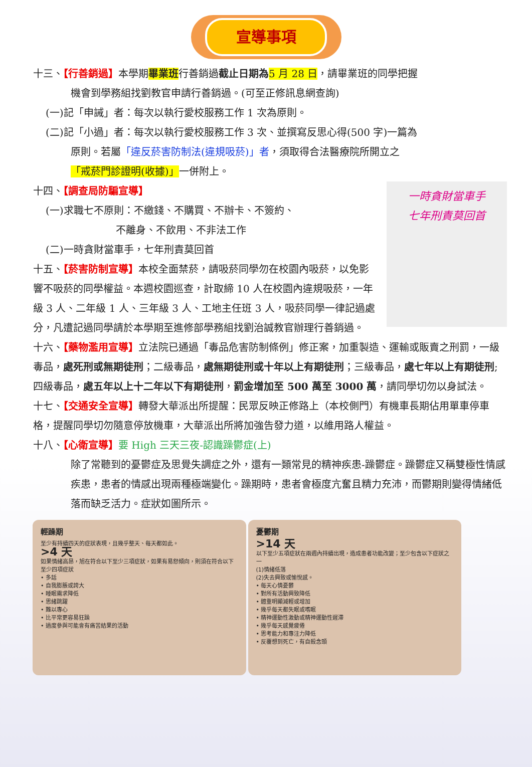宣導事項
十三、【行善銷過】本學期畢業班行善銷過截止日期為 5 月 28 日，請畢業班的同學把握
機會到學務組找劉教官申請行善銷過。(可至正修訊息網查詢)
(一)記「申誡」者：每次以執行愛校服務工作 1 次為原則。
(二)記「小過」者：每次以執行愛校服務工作 3 次、並撰寫反思心得(500 字)一篇為
原則。若屬「違反菸害防制法(違規吸菸)」者，須取得合法醫療院所開立之「戒菸門診證明(收據)」一併附上。
一時貪財當車手
七年刑責莫回首
十四、【調查局防騙宣導】
(一)求職七不原則：不繳錢、不購買、不辦卡、不簽約、
       不離身、不飲用、不非法工作
(二)一時貪財當車手，七年刑責莫回首
十五、【菸害防制宣導】本校全面禁菸，請吸菸同學勿在校園內吸菸，以免影響不吸菸的同學權益。本週校園巡查，計取締 10 人在校園內違規吸菸，一年級 3 人、二年級 1 人、三年級 3 人、工地主任班 3 人，吸菸同學一律記過處分，凡遭記過同學請於本學期至進修部學務組找劉治誠教官辦理行善銷過。
十六、【藥物濫用宣導】立法院已通過「毒品危害防制條例」修正案，加重製造、運輸或販賣之刑罰，一級毒品，處死刑或無期徒刑；二級毒品，處無期徒刑或十年以上有期徒刑；三級毒品，處七年以上有期徒刑;四級毒品，處五年以上十二年以下有期徒刑，罰金增加至 500 萬至 3000 萬，請同學切勿以身試法。
十七、【交通安全宣導】轉發大華派出所提醒：民眾反映正修路上（本校側門）有機車長期佔用單車停車格，提醒同學切勿隨意停放機車，大華派出所將加強告發力道，以維用路人權益。
十八、【心衛宣導】要 High 三天三夜-認識躁鬱症(上)
除了常聽到的憂鬱症及思覺失調症之外，還有一類常見的精神疾患-躁鬱症。躁鬱症又稱雙極性情感疾患，患者的情感出現兩種極端變化。躁期時，患者會極度亢奮且精力充沛，而鬱期則變得情緒低落而缺乏活力。症狀如圖所示。
輕躁期
至少有持續四天的症狀表現，且幾乎整天、每天都如此。
>4 天
如果情緒高昂，旭在符合以下至少三項症狀，如果有易怒傾向，則須在符合以下至少四項症狀
• 多話
• 自我膨脹或誇大
• 睡眠需求降低
• 思緒跳躍
• 難以專心
• 比平常更容易狂躁
• 過度參與可能會有痛苦結果的活動
憂鬱期
>14 天
以下至少五項症狀在兩週內持續出現，造成患者功能改變；至少包含以下症狀之一
(1)情緒低落
(2)失去興致或愉悅感。
• 每天心情憂鬱
• 對所有活動興致降低
• 體重明顯減輕或增加
• 幾乎每天都失眠或嗜眠
• 精神運動性激動或精神運動性遲滯
• 幾乎每天感覺疲倦
• 思考能力和專注力降低
• 反覆想到死亡，有自殺念頭